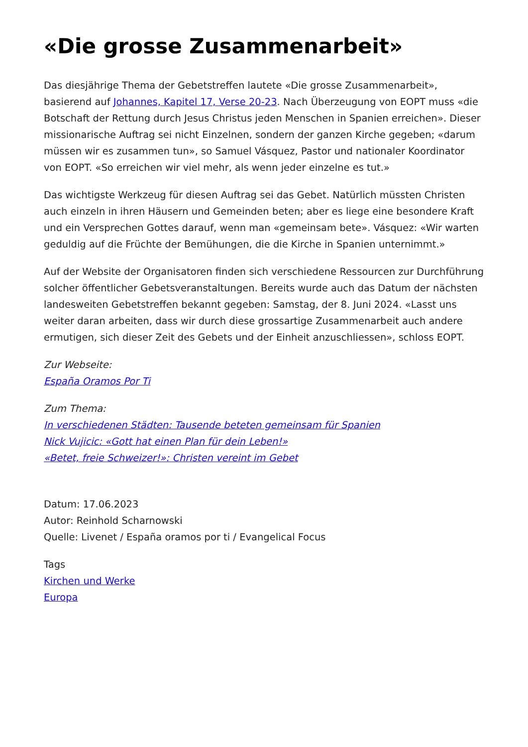«Die grosse Zusammenarbeit»
Das diesjährige Thema der Gebetstreffen lautete «Die grosse Zusammenarbeit», basierend auf Johannes, Kapitel 17, Verse 20-23. Nach Überzeugung von EOPT muss «die Botschaft der Rettung durch Jesus Christus jeden Menschen in Spanien erreichen». Dieser missionarische Auftrag sei nicht Einzelnen, sondern der ganzen Kirche gegeben; «darum müssen wir es zusammen tun», so Samuel Vásquez, Pastor und nationaler Koordinator von EOPT. «So erreichen wir viel mehr, als wenn jeder einzelne es tut.»
Das wichtigste Werkzeug für diesen Auftrag sei das Gebet. Natürlich müssten Christen auch einzeln in ihren Häusern und Gemeinden beten; aber es liege eine besondere Kraft und ein Versprechen Gottes darauf, wenn man «gemeinsam bete». Vásquez: «Wir warten geduldig auf die Früchte der Bemühungen, die die Kirche in Spanien unternimmt.»
Auf der Website der Organisatoren finden sich verschiedene Ressourcen zur Durchführung solcher öffentlicher Gebetsveranstaltungen. Bereits wurde auch das Datum der nächsten landesweiten Gebetstreffen bekannt gegeben: Samstag, der 8. Juni 2024. «Lasst uns weiter daran arbeiten, dass wir durch diese grossartige Zusammenarbeit auch andere ermutigen, sich dieser Zeit des Gebets und der Einheit anzuschliessen», schloss EOPT.
Zur Webseite:
España Oramos Por Ti
Zum Thema:
In verschiedenen Städten: Tausende beteten gemeinsam für Spanien
Nick Vujicic: «Gott hat einen Plan für dein Leben!»
«Betet, freie Schweizer!»: Christen vereint im Gebet
Datum: 17.06.2023
Autor: Reinhold Scharnowski
Quelle: Livenet / España oramos por ti / Evangelical Focus
Tags
Kirchen und Werke
Europa